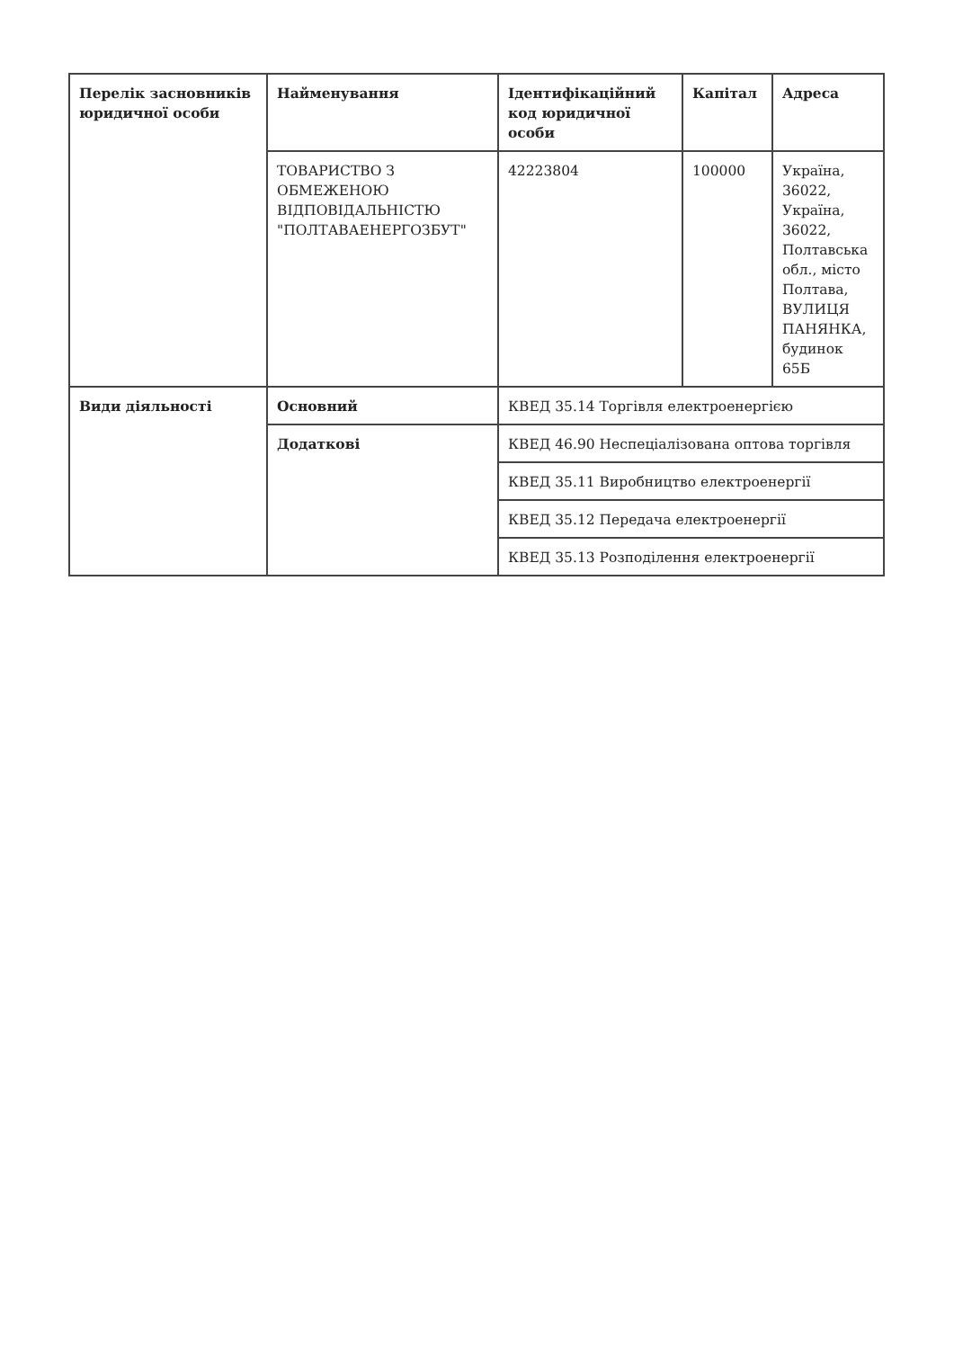| Перелік засновників юридичної особи | Найменування | Ідентифікаційний код юридичної особи | Капітал | Адреса |
| --- | --- | --- | --- | --- |
| | ТОВАРИСТВО З ОБМЕЖЕНОЮ ВІДПОВІДАЛЬНІСТЮ "ПОЛТАВАЕНЕРГОЗБУТ" | 42223804 | 100000 | Україна, 36022, Україна, 36022, Полтавська обл., місто Полтава, ВУЛИЦЯ ПАНЯНКА, будинок 65Б |
| Види діяльності | Основний | КВЕД 35.14 Торгівля електроенергією | | |
| | Додаткові | КВЕД 46.90 Неспеціалізована оптова торгівля | | |
| | | КВЕД 35.11 Виробництво електроенергії | | |
| | | КВЕД 35.12 Передача електроенергії | | |
| | | КВЕД 35.13 Розподілення електроенергії | | |